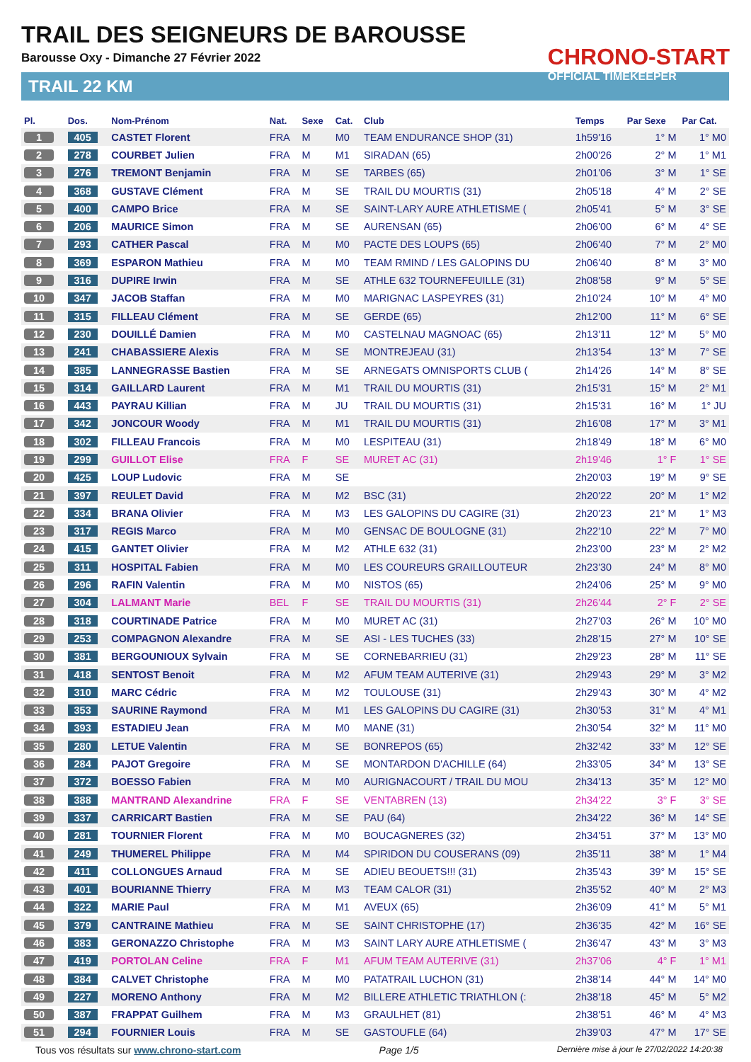TRAIL DES SEIGNEURS DE BAROUSSE
Barousse Oxy - Dimanche 27 Février 2022
TRAIL 22 KM
CHRONO-START
OFFICIAL TIMEKEEPER
| Pl. | Dos. | Nom-Prénom | Nat. | Sexe | Cat. | Club | Temps | Par Sexe | Par Cat. |
| --- | --- | --- | --- | --- | --- | --- | --- | --- | --- |
| 1 | 405 | CASTET Florent | FRA | M | M0 | TEAM ENDURANCE SHOP (31) | 1h59'16 | 1° M | 1° M0 |
| 2 | 278 | COURBET Julien | FRA | M | M1 | SIRADAN (65) | 2h00'26 | 2° M | 1° M1 |
| 3 | 276 | TREMONT Benjamin | FRA | M | SE | TARBES (65) | 2h01'06 | 3° M | 1° SE |
| 4 | 368 | GUSTAVE Clément | FRA | M | SE | TRAIL DU MOURTIS (31) | 2h05'18 | 4° M | 2° SE |
| 5 | 400 | CAMPO Brice | FRA | M | SE | SAINT-LARY AURE ATHLETISME ( | 2h05'41 | 5° M | 3° SE |
| 6 | 206 | MAURICE Simon | FRA | M | SE | AURENSAN (65) | 2h06'00 | 6° M | 4° SE |
| 7 | 293 | CATHER Pascal | FRA | M | M0 | PACTE DES LOUPS (65) | 2h06'40 | 7° M | 2° M0 |
| 8 | 369 | ESPARON Mathieu | FRA | M | M0 | TEAM RMIND / LES GALOPINS DU | 2h06'40 | 8° M | 3° M0 |
| 9 | 316 | DUPIRE Irwin | FRA | M | SE | ATHLE 632 TOURNEFEUILLE (31) | 2h08'58 | 9° M | 5° SE |
| 10 | 347 | JACOB Staffan | FRA | M | M0 | MARIGNAC LASPEYRES (31) | 2h10'24 | 10° M | 4° M0 |
| 11 | 315 | FILLEAU Clément | FRA | M | SE | GERDE (65) | 2h12'00 | 11° M | 6° SE |
| 12 | 230 | DOUILLÉ Damien | FRA | M | M0 | CASTELNAU MAGNOAC (65) | 2h13'11 | 12° M | 5° M0 |
| 13 | 241 | CHABASSIERE Alexis | FRA | M | SE | MONTREJEAU (31) | 2h13'54 | 13° M | 7° SE |
| 14 | 385 | LANNEGRASSE Bastien | FRA | M | SE | ARNEGATS OMNISPORTS CLUB ( | 2h14'26 | 14° M | 8° SE |
| 15 | 314 | GAILLARD Laurent | FRA | M | M1 | TRAIL DU MOURTIS (31) | 2h15'31 | 15° M | 2° M1 |
| 16 | 443 | PAYRAU Killian | FRA | M | JU | TRAIL DU MOURTIS (31) | 2h15'31 | 16° M | 1° JU |
| 17 | 342 | JONCOUR Woody | FRA | M | M1 | TRAIL DU MOURTIS (31) | 2h16'08 | 17° M | 3° M1 |
| 18 | 302 | FILLEAU Francois | FRA | M | M0 | LESPITEAU (31) | 2h18'49 | 18° M | 6° M0 |
| 19 | 299 | GUILLOT Elise | FRA | F | SE | MURET AC (31) | 2h19'46 | 1° F | 1° SE |
| 20 | 425 | LOUP Ludovic | FRA | M | SE | | 2h20'03 | 19° M | 9° SE |
| 21 | 397 | REULET David | FRA | M | M2 | BSC (31) | 2h20'22 | 20° M | 1° M2 |
| 22 | 334 | BRANA Olivier | FRA | M | M3 | LES GALOPINS DU CAGIRE (31) | 2h20'23 | 21° M | 1° M3 |
| 23 | 317 | REGIS Marco | FRA | M | M0 | GENSAC DE BOULOGNE (31) | 2h22'10 | 22° M | 7° M0 |
| 24 | 415 | GANTET Olivier | FRA | M | M2 | ATHLE 632 (31) | 2h23'00 | 23° M | 2° M2 |
| 25 | 311 | HOSPITAL Fabien | FRA | M | M0 | LES COUREURS GRAILLOUTEUR | 2h23'30 | 24° M | 8° M0 |
| 26 | 296 | RAFIN Valentin | FRA | M | M0 | NISTOS (65) | 2h24'06 | 25° M | 9° M0 |
| 27 | 304 | LALMANT Marie | BEL | F | SE | TRAIL DU MOURTIS (31) | 2h26'44 | 2° F | 2° SE |
| 28 | 318 | COURTINADE Patrice | FRA | M | M0 | MURET AC (31) | 2h27'03 | 26° M | 10° M0 |
| 29 | 253 | COMPAGNON Alexandre | FRA | M | SE | ASI - LES TUCHES (33) | 2h28'15 | 27° M | 10° SE |
| 30 | 381 | BERGOUNIOUX Sylvain | FRA | M | SE | CORNEBARRIEU (31) | 2h29'23 | 28° M | 11° SE |
| 31 | 418 | SENTOST Benoit | FRA | M | M2 | AFUM TEAM AUTERIVE (31) | 2h29'43 | 29° M | 3° M2 |
| 32 | 310 | MARC Cédric | FRA | M | M2 | TOULOUSE (31) | 2h29'43 | 30° M | 4° M2 |
| 33 | 353 | SAURINE Raymond | FRA | M | M1 | LES GALOPINS DU CAGIRE (31) | 2h30'53 | 31° M | 4° M1 |
| 34 | 393 | ESTADIEU Jean | FRA | M | M0 | MANE (31) | 2h30'54 | 32° M | 11° M0 |
| 35 | 280 | LETUE Valentin | FRA | M | SE | BONREPOS (65) | 2h32'42 | 33° M | 12° SE |
| 36 | 284 | PAJOT Gregoire | FRA | M | SE | MONTARDON D'ACHILLE (64) | 2h33'05 | 34° M | 13° SE |
| 37 | 372 | BOESSO Fabien | FRA | M | M0 | AURIGNACOURT / TRAIL DU MOU | 2h34'13 | 35° M | 12° M0 |
| 38 | 388 | MANTRAND Alexandrine | FRA | F | SE | VENTABREN (13) | 2h34'22 | 3° F | 3° SE |
| 39 | 337 | CARRICART Bastien | FRA | M | SE | PAU (64) | 2h34'22 | 36° M | 14° SE |
| 40 | 281 | TOURNIER Florent | FRA | M | M0 | BOUCAGNERES (32) | 2h34'51 | 37° M | 13° M0 |
| 41 | 249 | THUMEREL Philippe | FRA | M | M4 | SPIRIDON DU COUSERANS (09) | 2h35'11 | 38° M | 1° M4 |
| 42 | 411 | COLLONGUES Arnaud | FRA | M | SE | ADIEU BEOUETS!!! (31) | 2h35'43 | 39° M | 15° SE |
| 43 | 401 | BOURIANNE Thierry | FRA | M | M3 | TEAM CALOR (31) | 2h35'52 | 40° M | 2° M3 |
| 44 | 322 | MARIE Paul | FRA | M | M1 | AVEUX (65) | 2h36'09 | 41° M | 5° M1 |
| 45 | 379 | CANTRAINE Mathieu | FRA | M | SE | SAINT CHRISTOPHE (17) | 2h36'35 | 42° M | 16° SE |
| 46 | 383 | GERONAZZO Christophe | FRA | M | M3 | SAINT LARY AURE ATHLETISME ( | 2h36'47 | 43° M | 3° M3 |
| 47 | 419 | PORTOLAN Celine | FRA | F | M1 | AFUM TEAM AUTERIVE (31) | 2h37'06 | 4° F | 1° M1 |
| 48 | 384 | CALVET Christophe | FRA | M | M0 | PATATRAIL LUCHON (31) | 2h38'14 | 44° M | 14° M0 |
| 49 | 227 | MORENO Anthony | FRA | M | M2 | BILLERE ATHLETIC TRIATHLON (: | 2h38'18 | 45° M | 5° M2 |
| 50 | 387 | FRAPPAT Guilhem | FRA | M | M3 | GRAULHET (81) | 2h38'51 | 46° M | 4° M3 |
| 51 | 294 | FOURNIER Louis | FRA | M | SE | GASTOUFLE (64) | 2h39'03 | 47° M | 17° SE |
Tous vos résultats sur www.chrono-start.com Page 1/5 Dernière mise à jour le 27/02/2022 14:20:38